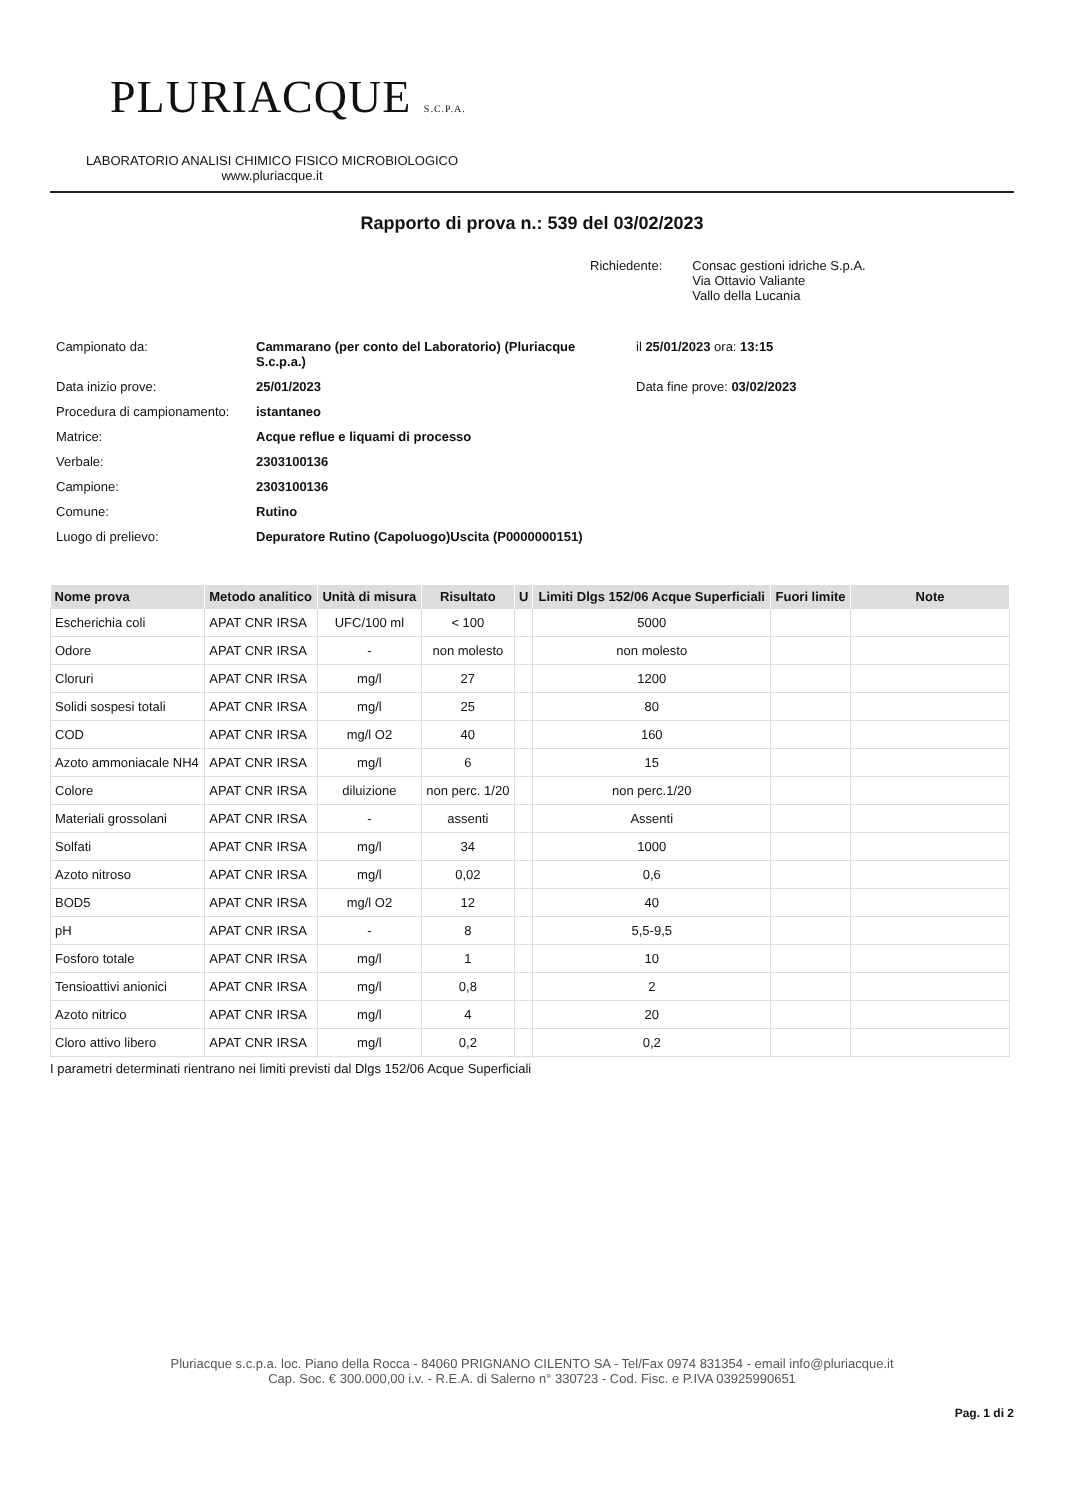PLURIACQUE S.C.P.A.
LABORATORIO ANALISI CHIMICO FISICO MICROBIOLOGICO
www.pluriacque.it
Rapporto di prova n.: 539 del 03/02/2023
Richiedente: Consac gestioni idriche S.p.A.
Via Ottavio Valiante
Vallo della Lucania
| Campionato da: | Cammarano (per conto del Laboratorio) (Pluriacque S.c.p.a.) | il 25/01/2023 ora: 13:15 |
| Data inizio prove: | 25/01/2023 | Data fine prove: 03/02/2023 |
| Procedura di campionamento: | istantaneo | |
| Matrice: | Acque reflue e liquami di processo | |
| Verbale: | 2303100136 | |
| Campione: | 2303100136 | |
| Comune: | Rutino | |
| Luogo di prelievo: | Depuratore Rutino (Capoluogo)Uscita (P0000000151) | |
| Nome prova | Metodo analitico | Unità di misura | Risultato | U | Limiti Dlgs 152/06 Acque Superficiali | Fuori limite | Note |
| --- | --- | --- | --- | --- | --- | --- | --- |
| Escherichia coli | APAT CNR IRSA | UFC/100 ml | < 100 | | 5000 | | |
| Odore | APAT CNR IRSA | - | non molesto | | non molesto | | |
| Cloruri | APAT CNR IRSA | mg/l | 27 | | 1200 | | |
| Solidi sospesi totali | APAT CNR IRSA | mg/l | 25 | | 80 | | |
| COD | APAT CNR IRSA | mg/l O2 | 40 | | 160 | | |
| Azoto ammoniacale NH4 | APAT CNR IRSA | mg/l | 6 | | 15 | | |
| Colore | APAT CNR IRSA | diluizione | non perc. 1/20 | | non perc.1/20 | | |
| Materiali grossolani | APAT CNR IRSA | - | assenti | | Assenti | | |
| Solfati | APAT CNR IRSA | mg/l | 34 | | 1000 | | |
| Azoto nitroso | APAT CNR IRSA | mg/l | 0,02 | | 0,6 | | |
| BOD5 | APAT CNR IRSA | mg/l O2 | 12 | | 40 | | |
| pH | APAT CNR IRSA | - | 8 | | 5,5-9,5 | | |
| Fosforo totale | APAT CNR IRSA | mg/l | 1 | | 10 | | |
| Tensioattivi anionici | APAT CNR IRSA | mg/l | 0,8 | | 2 | | |
| Azoto nitrico | APAT CNR IRSA | mg/l | 4 | | 20 | | |
| Cloro attivo libero | APAT CNR IRSA | mg/l | 0,2 | | 0,2 | | |
I parametri determinati rientrano nei limiti previsti dal Dlgs 152/06 Acque Superficiali
Pluriacque s.c.p.a. loc. Piano della Rocca - 84060 PRIGNANO CILENTO SA - Tel/Fax 0974 831354 - email info@pluriacque.it
Cap. Soc. € 300.000,00 i.v. - R.E.A. di Salerno n° 330723 - Cod. Fisc. e P.IVA 03925990651
Pag. 1 di 2